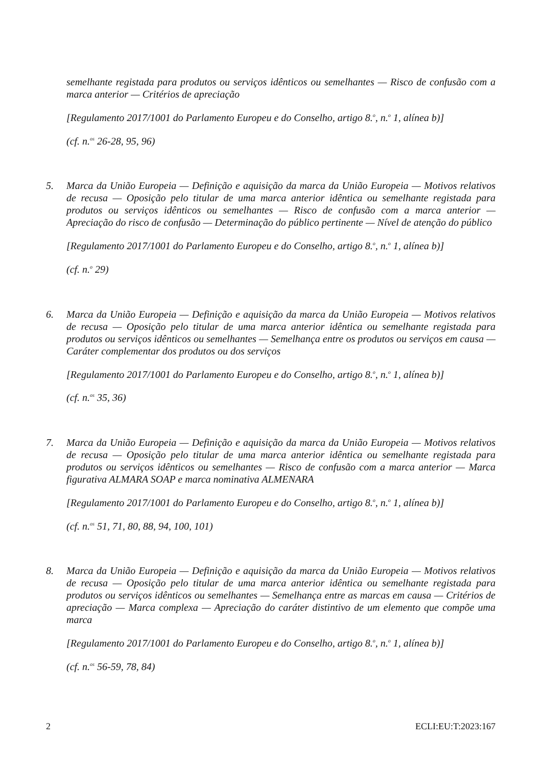semelhante registada para produtos ou serviços idênticos ou semelhantes — Risco de confusão com a marca anterior — Critérios de apreciação
[Regulamento 2017/1001 do Parlamento Europeu e do Conselho, artigo 8.<sup>o</sup>, n.<sup>o</sup> 1, alínea b)]
(cf. n.<sup>os</sup> 26-28, 95, 96)
5. Marca da União Europeia — Definição e aquisição da marca da União Europeia — Motivos relativos de recusa — Oposição pelo titular de uma marca anterior idêntica ou semelhante registada para produtos ou serviços idênticos ou semelhantes — Risco de confusão com a marca anterior — Apreciação do risco de confusão — Determinação do público pertinente — Nível de atenção do público
[Regulamento 2017/1001 do Parlamento Europeu e do Conselho, artigo 8.<sup>o</sup>, n.<sup>o</sup> 1, alínea b)]
(cf. n.<sup>o</sup> 29)
6. Marca da União Europeia — Definição e aquisição da marca da União Europeia — Motivos relativos de recusa — Oposição pelo titular de uma marca anterior idêntica ou semelhante registada para produtos ou serviços idênticos ou semelhantes — Semelhança entre os produtos ou serviços em causa — Caráter complementar dos produtos ou dos serviços
[Regulamento 2017/1001 do Parlamento Europeu e do Conselho, artigo 8.<sup>o</sup>, n.<sup>o</sup> 1, alínea b)]
(cf. n.<sup>os</sup> 35, 36)
7. Marca da União Europeia — Definição e aquisição da marca da União Europeia — Motivos relativos de recusa — Oposição pelo titular de uma marca anterior idêntica ou semelhante registada para produtos ou serviços idênticos ou semelhantes — Risco de confusão com a marca anterior — Marca figurativa ALMARA SOAP e marca nominativa ALMENARA
[Regulamento 2017/1001 do Parlamento Europeu e do Conselho, artigo 8.<sup>o</sup>, n.<sup>o</sup> 1, alínea b)]
(cf. n.<sup>os</sup> 51, 71, 80, 88, 94, 100, 101)
8. Marca da União Europeia — Definição e aquisição da marca da União Europeia — Motivos relativos de recusa — Oposição pelo titular de uma marca anterior idêntica ou semelhante registada para produtos ou serviços idênticos ou semelhantes — Semelhança entre as marcas em causa — Critérios de apreciação — Marca complexa — Apreciação do caráter distintivo de um elemento que compõe uma marca
[Regulamento 2017/1001 do Parlamento Europeu e do Conselho, artigo 8.<sup>o</sup>, n.<sup>o</sup> 1, alínea b)]
(cf. n.<sup>os</sup> 56-59, 78, 84)
2 ECLI:EU:T:2023:167